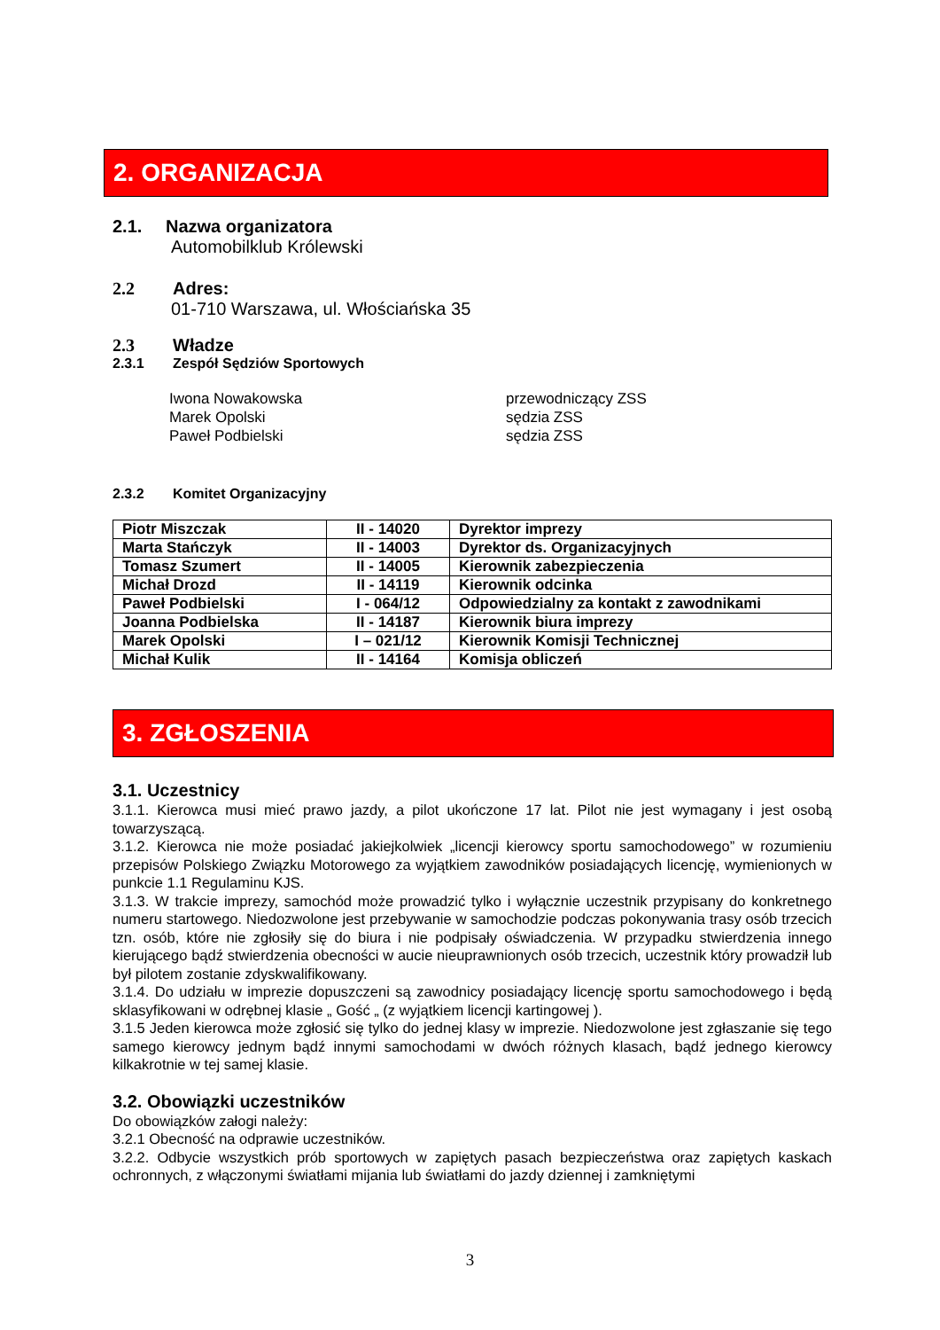2. ORGANIZACJA
2.1. Nazwa organizatora
Automobilklub Królewski
2.2 Adres:
01-710 Warszawa, ul. Włościańska 35
2.3 Władze
2.3.1 Zespół Sędziów Sportowych
Iwona Nowakowska przewodniczący ZSS Marek Opolski sędzia ZSS Paweł Podbielski sędzia ZSS
2.3.2 Komitet Organizacyjny
| Piotr Miszczak | II - 14020 | Dyrektor imprezy |
| Marta Stańczyk | II - 14003 | Dyrektor ds. Organizacyjnych |
| Tomasz Szumert | II - 14005 | Kierownik zabezpieczenia |
| Michał Drozd | II - 14119 | Kierownik odcinka |
| Paweł Podbielski | I - 064/12 | Odpowiedzialny za kontakt z zawodnikami |
| Joanna Podbielska | II - 14187 | Kierownik biura imprezy |
| Marek Opolski | I – 021/12 | Kierownik Komisji Technicznej |
| Michał Kulik | II - 14164 | Komisja obliczeń |
3. ZGŁOSZENIA
3.1. Uczestnicy
3.1.1. Kierowca musi mieć prawo jazdy, a pilot ukończone 17 lat. Pilot nie jest wymagany i jest osobą towarzyszącą.
3.1.2. Kierowca nie może posiadać jakiejkolwiek „licencji kierowcy sportu samochodowego” w rozumieniu przepisów Polskiego Związku Motorowego za wyjątkiem zawodników posiadających licencję, wymienionych w punkcie 1.1 Regulaminu KJS.
3.1.3. W trakcie imprezy, samochód może prowadzić tylko i wyłącznie uczestnik przypisany do konkretnego numeru startowego. Niedozwolone jest przebywanie w samochodzie podczas pokonywania trasy osób trzecich tzn. osób, które nie zgłosiły się do biura i nie podpisały oświadczenia. W przypadku stwierdzenia innego kierującego bądź stwierdzenia obecności w aucie nieuprawnionych osób trzecich, uczestnik który prowadził lub był pilotem zostanie zdyskwalifikowany.
3.1.4. Do udziału w imprezie dopuszczeni są zawodnicy posiadający licencję sportu samochodowego i będą sklasyfikowani w odrębnej klasie „ Gość „ (z wyjątkiem licencji kartingowej ).
3.1.5 Jeden kierowca może zgłosić się tylko do jednej klasy w imprezie. Niedozwolone jest zgłaszanie się tego samego kierowcy jednym bądź innymi samochodami w dwóch różnych klasach, bądź jednego kierowcy kilkakrotnie w tej samej klasie.
3.2. Obowiązki uczestników
Do obowiązków załogi należy:
3.2.1 Obecność na odprawie uczestników.
3.2.2. Odbycie wszystkich prób sportowych w zapiętych pasach bezpieczeństwa oraz zapiętych kaskach ochronnych, z włączonymi światłami mijania lub światłami do jazdy dziennej i zamkniętymi
3